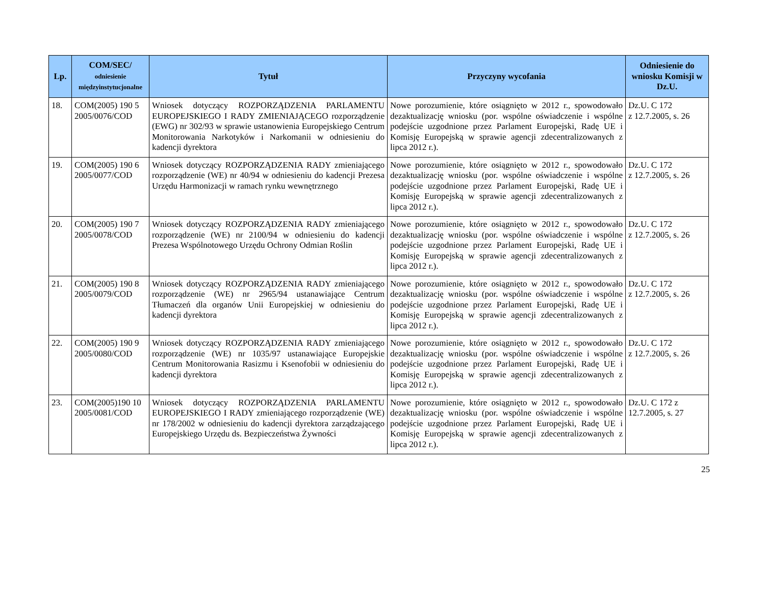| Lp. | COM/SEC/ odniesienie międzyinstytucjonalne | Tytuł | Przyczyny wycofania | Odniesienie do wniosku Komisji w Dz.U. |
| --- | --- | --- | --- | --- |
| 18. | COM(2005) 190 5 2005/0076/COD | Wniosek dotyczący ROZPORZĄDZENIA PARLAMENTU EUROPEJSKIEGO I RADY ZMIENIAJĄCEGO rozporządzenie (EWG) nr 302/93 w sprawie ustanowienia Europejskiego Centrum Monitorowania Narkotyków i Narkomanii w odniesieniu do kadencji dyrektora | Nowe porozumienie, które osiągnięto w 2012 r., spowodowało dezaktualizację wniosku (por. wspólne oświadczenie i wspólne podejście uzgodnione przez Parlament Europejski, Radę UE i Komisję Europejską w sprawie agencji zdecentralizowanych z lipca 2012 r.). | Dz.U. C 172 z 12.7.2005, s. 26 |
| 19. | COM(2005) 190 6 2005/0077/COD | Wniosek dotyczący ROZPORZĄDZENIA RADY zmieniającego rozporządzenie (WE) nr 40/94 w odniesieniu do kadencji Prezesa Urzędu Harmonizacji w ramach rynku wewnętrznego | Nowe porozumienie, które osiągnięto w 2012 r., spowodowało dezaktualizację wniosku (por. wspólne oświadczenie i wspólne podejście uzgodnione przez Parlament Europejski, Radę UE i Komisję Europejską w sprawie agencji zdecentralizowanych z lipca 2012 r.). | Dz.U. C 172 z 12.7.2005, s. 26 |
| 20. | COM(2005) 190 7 2005/0078/COD | Wniosek dotyczący ROZPORZĄDZENIA RADY zmieniającego rozporządzenie (WE) nr 2100/94 w odniesieniu do kadencji Prezesa Wspólnotowego Urzędu Ochrony Odmian Roślin | Nowe porozumienie, które osiągnięto w 2012 r., spowodowało dezaktualizację wniosku (por. wspólne oświadczenie i wspólne podejście uzgodnione przez Parlament Europejski, Radę UE i Komisję Europejską w sprawie agencji zdecentralizowanych z lipca 2012 r.). | Dz.U. C 172 z 12.7.2005, s. 26 |
| 21. | COM(2005) 190 8 2005/0079/COD | Wniosek dotyczący ROZPORZĄDZENIA RADY zmieniającego rozporządzenie (WE) nr 2965/94 ustanawiające Centrum Tłumaczeń dla organów Unii Europejskiej w odniesieniu do kadencji dyrektora | Nowe porozumienie, które osiągnięto w 2012 r., spowodowało dezaktualizację wniosku (por. wspólne oświadczenie i wspólne podejście uzgodnione przez Parlament Europejski, Radę UE i Komisję Europejską w sprawie agencji zdecentralizowanych z lipca 2012 r.). | Dz.U. C 172 z 12.7.2005, s. 26 |
| 22. | COM(2005) 190 9 2005/0080/COD | Wniosek dotyczący ROZPORZĄDZENIA RADY zmieniającego rozporządzenie (WE) nr 1035/97 ustanawiające Europejskie Centrum Monitorowania Rasizmu i Ksenofobii w odniesieniu do kadencji dyrektora | Nowe porozumienie, które osiągnięto w 2012 r., spowodowało dezaktualizację wniosku (por. wspólne oświadczenie i wspólne podejście uzgodnione przez Parlament Europejski, Radę UE i Komisję Europejską w sprawie agencji zdecentralizowanych z lipca 2012 r.). | Dz.U. C 172 z 12.7.2005, s. 26 |
| 23. | COM(2005)190 10 2005/0081/COD | Wniosek dotyczący ROZPORZĄDZENIA PARLAMENTU EUROPEJSKIEGO I RADY zmieniającego rozporządzenie (WE) nr 178/2002 w odniesieniu do kadencji dyrektora zarządzającego Europejskiego Urzędu ds. Bezpieczeństwa Żywności | Nowe porozumienie, które osiągnięto w 2012 r., spowodowało dezaktualizację wniosku (por. wspólne oświadczenie i wspólne podejście uzgodnione przez Parlament Europejski, Radę UE i Komisję Europejską w sprawie agencji zdecentralizowanych z lipca 2012 r.). | Dz.U. C 172 z 12.7.2005, s. 27 |
25